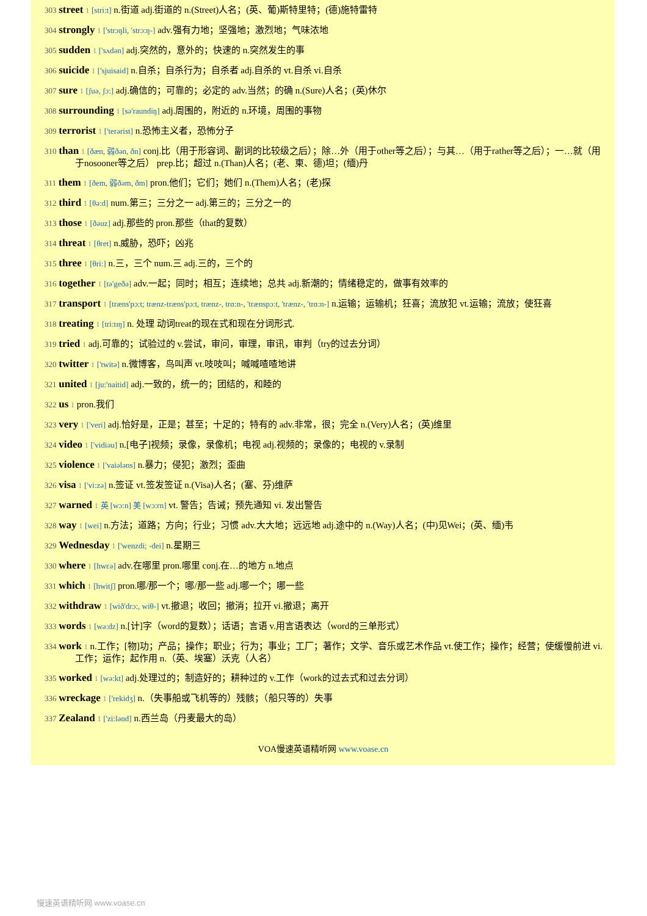303 street 1 [stri:t] n.街道 adj.街道的 n.(Street)人名；(英、葡)斯特里特；(德)施特雷特
304 strongly 1 ['strɔŋli, 'strɔ:ŋ-] adv.强有力地；坚强地；激烈地；气味浓地
305 sudden 1 ['sʌdən] adj.突然的，意外的；快速的 n.突然发生的事
306 suicide 1 ['sjuisaid] n.自杀；自杀行为；自杀者 adj.自杀的 vt.自杀 vi.自杀
307 sure 1 [ʃuə, ʃɔ:] adj.确信的；可靠的；必定的 adv.当然；的确 n.(Sure)人名；(英)休尔
308 surrounding 1 [sə'raundiŋ] adj.周围的，附近的 n.环境，周围的事物
309 terrorist 1 ['terərist] n.恐怖主义者，恐怖分子
310 than 1 [ðæn, 弱ðən, ðn] conj.比（用于形容词、副词的比较级之后）；除…外（用于other等之后）；与其…（用于rather等之后）；一…就（用于nosooner等之后） prep.比；超过 n.(Than)人名；(老、柬、德)坦；(缅)丹
311 them 1 [ðem, 弱ðəm, ðm] pron.他们；它们；她们 n.(Them)人名；(老)探
312 third 1 [θə:d] num.第三；三分之一 adj.第三的；三分之一的
313 those 1 [ðəuz] adj.那些的 pron.那些（that的复数）
314 threat 1 [θret] n.威胁，恐吓；凶兆
315 three 1 [θri:] n.三，三个 num.三 adj.三的，三个的
316 together 1 [tə'geðə] adv.一起；同时；相互；连续地；总共 adj.新潮的；情绪稳定的，做事有效率的
317 transport 1 [træns'pɔ:t; trænz-træns'pɔ:t, trænz-, trɑ:n-, 'trænspɔ:t, 'trænz-, 'trɑ:n-] n.运输；运输机；狂喜；流放犯 vt.运输；流放；使狂喜
318 treating 1 [tri:tɪŋ] n. 处理 动词treat的现在式和现在分词形式.
319 tried 1 adj.可靠的；试验过的 v.尝试，审问，审理，审讯，审判（try的过去分词）
320 twitter 1 ['twitə] n.微博客，鸟叫声 vt.吱吱叫；喊喊喳喳地讲
321 united 1 [ju:'naitid] adj.一致的，统一的；团结的，和睦的
322 us 1 pron.我们
323 very 1 ['veri] adj.恰好是，正是；甚至；十足的；特有的 adv.非常，很；完全 n.(Very)人名；(英)维里
324 video 1 ['vidiəu] n.[电子]视频；录像，录像机；电视 adj.视频的；录像的；电视的 v.录制
325 violence 1 ['vaiələns] n.暴力；侵犯；激烈；歪曲
326 visa 1 ['vi:zə] n.签证 vt.签发签证 n.(Visa)人名；(塞、芬)维萨
327 warned 1 英 [wɔ:n] 美 [wɔ:rn] vt. 警告；告诫；预先通知 vi. 发出警告
328 way 1 [wei] n.方法；道路；方向；行业；习惯 adv.大大地；远远地 adj.途中的 n.(Way)人名；(中)见Wei；(英、缅)韦
329 Wednesday 1 ['wenzdi; -dei] n.星期三
330 where 1 [hwεə] adv.在哪里 pron.哪里 conj.在…的地方 n.地点
331 which 1 [hwitʃ] pron.哪/那一个；哪/那一些 adj.哪一个；哪一些
332 withdraw 1 [wið'drɔ:, wiθ-] vt.撤退；收回；撤消；拉开 vi.撤退；离开
333 words 1 [wə:dz] n.[计]字（word的复数）；话语；言语 v.用言语表达（word的三单形式）
334 work 1 n.工作；[物]功；产品；操作；职业；行为；事业；工厂；著作；文学、音乐或艺术作品 vt.使工作；操作；经营；使缓慢前进 vi.工作；运作；起作用 n.（英、埃塞）沃克（人名）
335 worked 1 [wə:kt] adj.处理过的；制造好的；耕种过的 v.工作（work的过去式和过去分词）
336 wreckage 1 ['rekidʒ] n.（失事船或飞机等的）残骸；（船只等的）失事
337 Zealand 1 ['zi:lənd] n.西兰岛（丹麦最大的岛）
VOA慢速英语精听网 www.voase.cn
慢速英语精听网 www.voase.cn